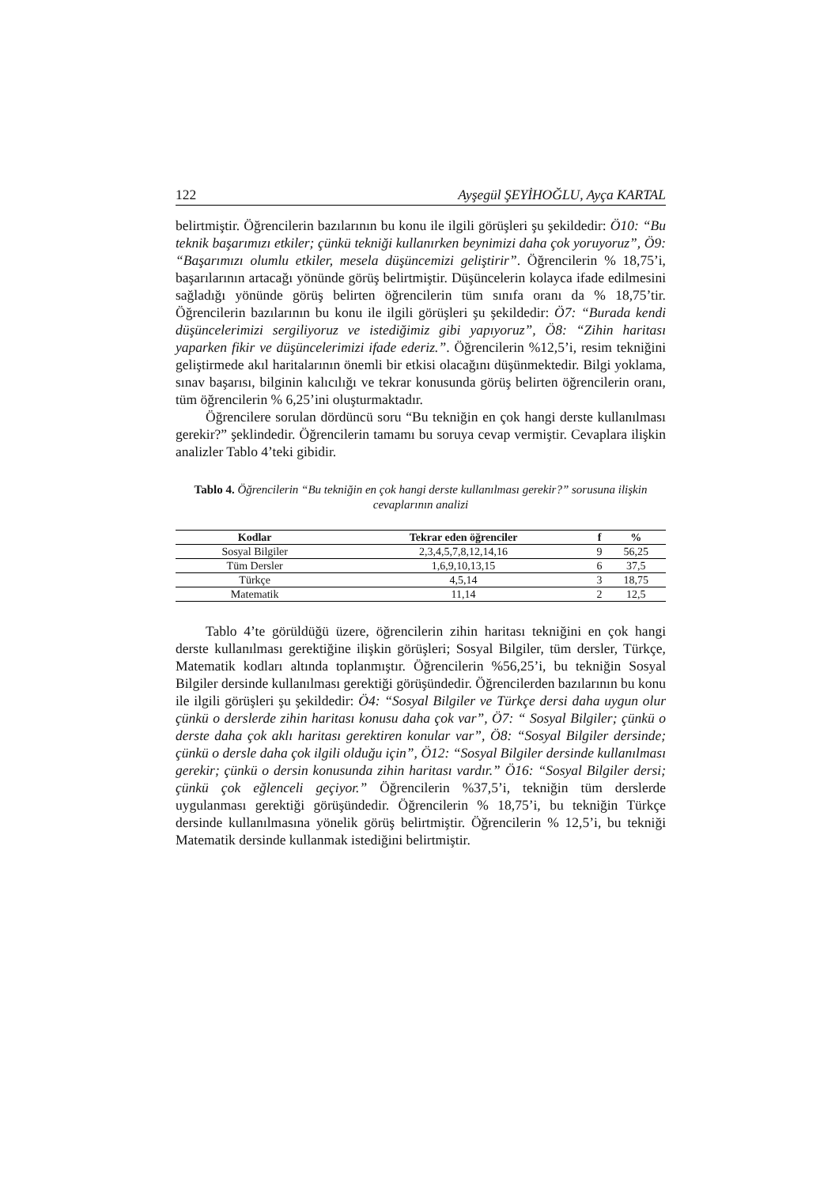122 Ayşegül ŞEYİHOĞLU, Ayça KARTAL
belirtmiştir. Öğrencilerin bazılarının bu konu ile ilgili görüşleri şu şekildedir: Ö10: “Bu teknik başarımızı etkiler; çünkü tekniği kullanırken beynimizi daha çok yoruyoruz”, Ö9: “Başarımızı olumlu etkiler, mesela düşüncemizi geliştirir”. Öğrencilerin % 18,75’i, başarılarının artacağı yönünde görüş belirtmiştir. Düşüncelerin kolayca ifade edilmesini sağladığı yönünde görüş belirten öğrencilerin tüm sınıfa oranı da % 18,75’tir. Öğrencilerin bazılarının bu konu ile ilgili görüşleri şu şekildedir: Ö7: “Burada kendi düşüncelerimizi sergiliyoruz ve istediğimiz gibi yapıyoruz”, Ö8: “Zihin haritası yaparken fikir ve düşüncelerimizi ifade ederiz.”. Öğrencilerin %12,5’i, resim tekniğini geliştirmede akıl haritalarının önemli bir etkisi olacağını düşünmektedir. Bilgi yoklama, sınav başarısı, bilginin kalıcılığı ve tekrar konusunda görüş belirten öğrencilerin oranı, tüm öğrencilerin % 6,25’ini oluşturmaktadır.
Öğrencilere sorulan dördüncü soru “Bu tekniğin en çok hangi derste kullanılması gerekir?” şeklindedir. Öğrencilerin tamamı bu soruya cevap vermiştir. Cevaplara ilişkin analizler Tablo 4’teki gibidir.
Tablo 4. Öğrencilerin “Bu tekniğin en çok hangi derste kullanılması gerekir?” sorusuna ilişkin cevaplarının analizi
| Kodlar | Tekrar eden öğrenciler | f | % |
| --- | --- | --- | --- |
| Sosyal Bilgiler | 2,3,4,5,7,8,12,14,16 | 9 | 56,25 |
| Tüm Dersler | 1,6,9,10,13,15 | 6 | 37,5 |
| Türkçe | 4,5,14 | 3 | 18,75 |
| Matematik | 11,14 | 2 | 12,5 |
Tablo 4’te görüldüğü üzere, öğrencilerin zihin haritası tekniğini en çok hangi derste kullanılması gerektiğine ilişkin görüşleri; Sosyal Bilgiler, tüm dersler, Türkçe, Matematik kodları altında toplanmıştır. Öğrencilerin %56,25’i, bu tekniğin Sosyal Bilgiler dersinde kullanılması gerektiği görüşündedir. Öğrencilerden bazılarının bu konu ile ilgili görüşleri şu şekildedir: Ö4: “Sosyal Bilgiler ve Türkçe dersi daha uygun olur çünkü o derslerde zihin haritası konusu daha çok var”, Ö7: “ Sosyal Bilgiler; çünkü o derste daha çok aklı haritası gerektiren konular var”, Ö8: “Sosyal Bilgiler dersinde; çünkü o dersle daha çok ilgili olduğu için”, Ö12: “Sosyal Bilgiler dersinde kullanılması gerekir; çünkü o dersin konusunda zihin haritası vardır.” Ö16: “Sosyal Bilgiler dersi; çünkü çok eğlenceli geçiyor.” Öğrencilerin %37,5’i, tekniğin tüm derslerde uygulanması gerektiği görüşündedir. Öğrencilerin % 18,75’i, bu tekniğin Türkçe dersinde kullanılmasına yönelik görüş belirtmiştir. Öğrencilerin % 12,5’i, bu tekniği Matematik dersinde kullanmak istediğini belirtmiştir.